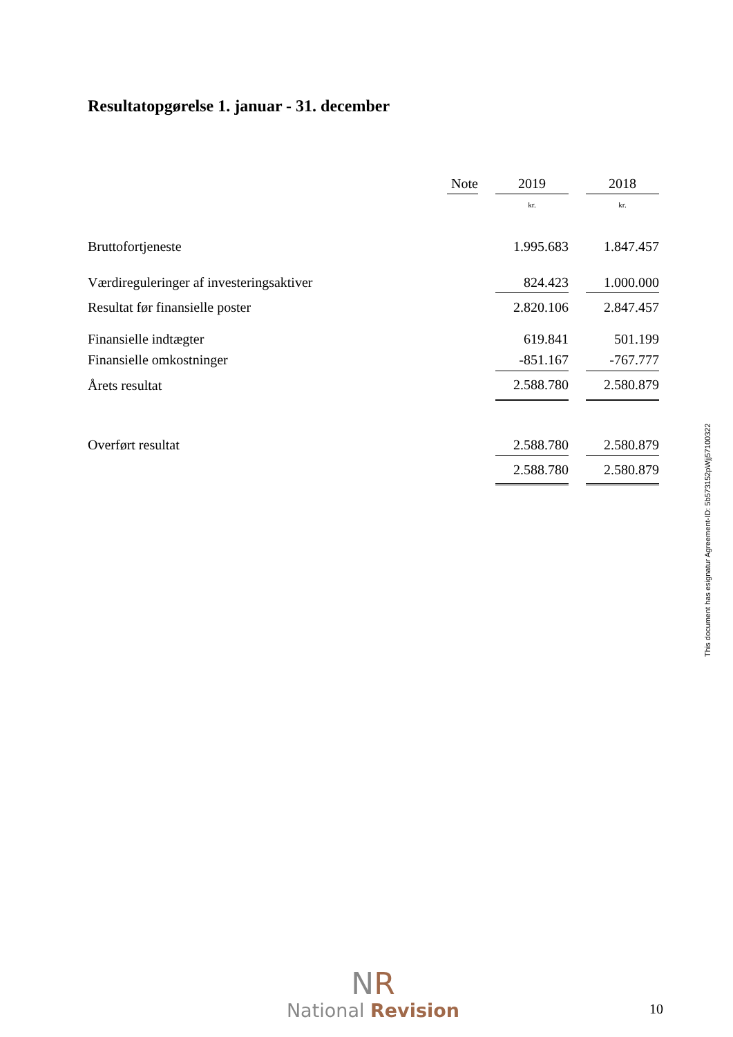Resultatopgørelse 1. januar - 31. december
| | Note | | 2019 | | 2018 |
| --- | --- | --- | --- | --- | --- |
| | | | kr. | | kr. |
| Bruttofortjeneste | | | 1.995.683 | | 1.847.457 |
| Værdireguleringer af investeringsaktiver | | | 824.423 | | 1.000.000 |
| Resultat før finansielle poster | | | 2.820.106 | | 2.847.457 |
| Finansielle indtægter | | | 619.841 | | 501.199 |
| Finansielle omkostninger | | | -851.167 | | -767.777 |
| Årets resultat | | | 2.588.780 | | 2.580.879 |
| Overført resultat | | | 2.588.780 | | 2.580.879 |
| | | | 2.588.780 | | 2.580.879 |
This document has esignatur Agreement-ID: 5b573152pWjj57100322
NR
National Revision
10